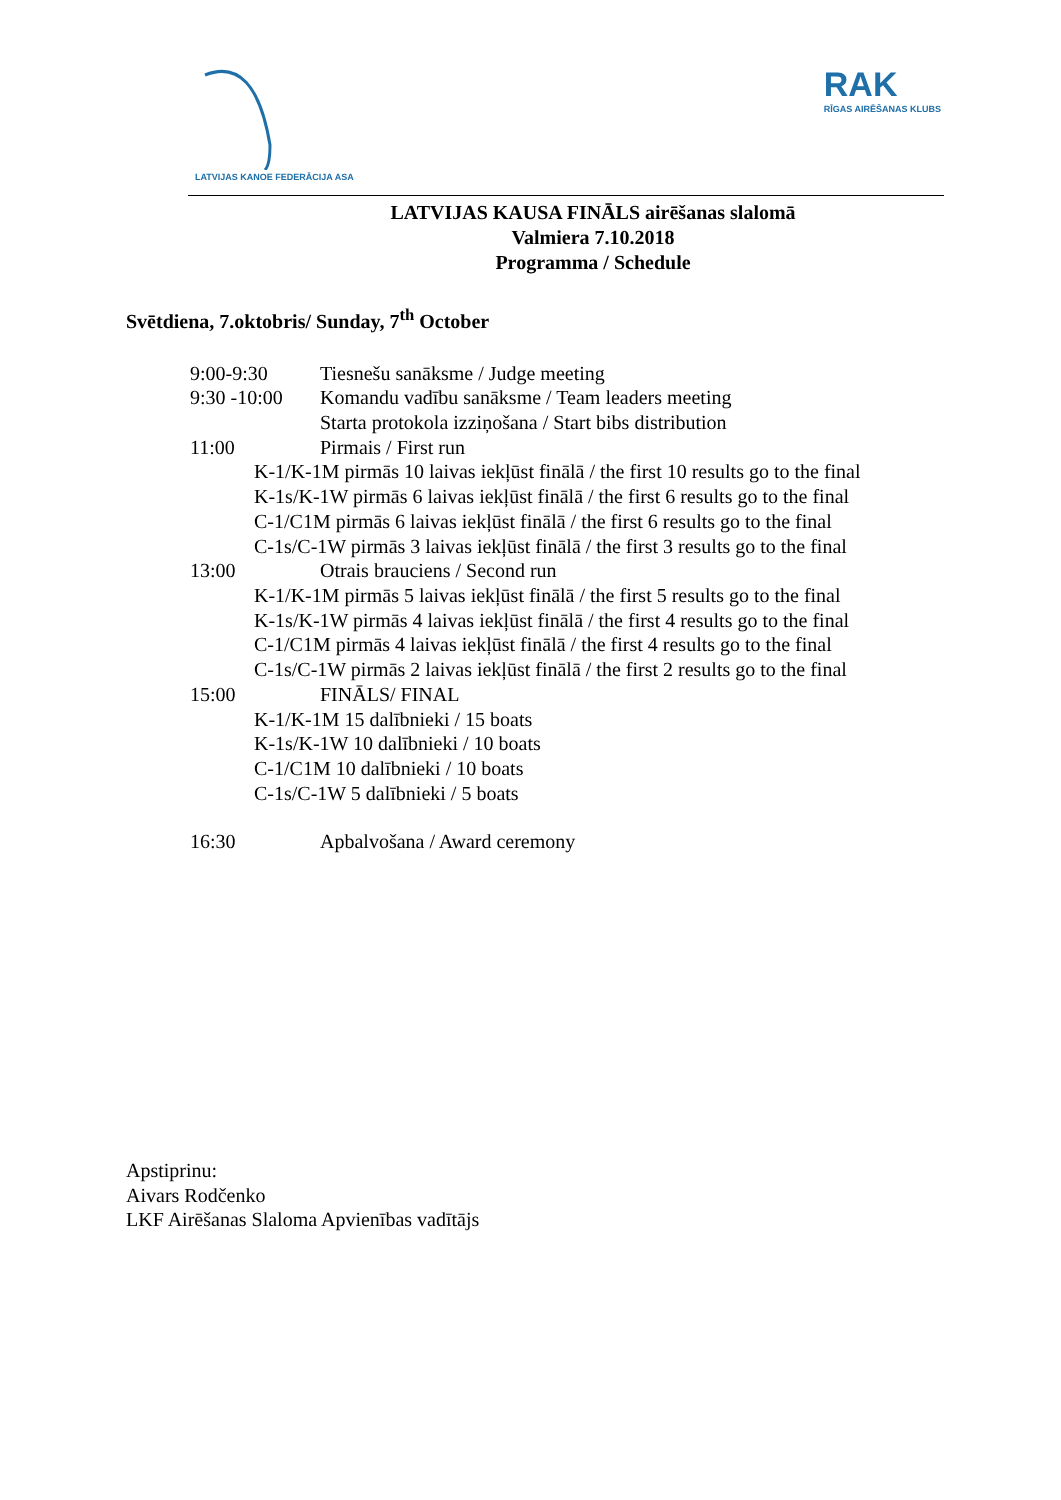LATVIJAS KANOE FEDERĀCIJA ASA
RAK
RĪGAS AIRĒŠANAS KLUBS
LATVIJAS KAUSA FINĀLS airēšanas slalomā
Valmiera 7.10.2018
Programma / Schedule
Svētdiena, 7.oktobris/ Sunday, 7<sup>th</sup> October
9:00-9:30 Tiesnešu sanāksme / Judge meeting
9:30 -10:00 Komandu vadību sanāksme / Team leaders meeting
Starta protokola izziņošana / Start bibs distribution
11:00 Pirmais / First run
K-1/K-1M pirmās 10 laivas iekļūst finālā / the first 10 results go to the final
K-1s/K-1W pirmās 6 laivas iekļūst finālā / the first 6 results go to the final
C-1/C1M pirmās 6 laivas iekļūst finālā / the first 6 results go to the final
C-1s/C-1W pirmās 3 laivas iekļūst finālā / the first 3 results go to the final
13:00 Otrais brauciens / Second run
K-1/K-1M pirmās 5 laivas iekļūst finālā / the first 5 results go to the final
K-1s/K-1W pirmās 4 laivas iekļūst finālā / the first 4 results go to the final
C-1/C1M pirmās 4 laivas iekļūst finālā / the first 4 results go to the final
C-1s/C-1W pirmās 2 laivas iekļūst finālā / the first 2 results go to the final
15:00 FINĀLS/ FINAL
K-1/K-1M 15 dalībnieki / 15 boats
K-1s/K-1W 10 dalībnieki / 10 boats
C-1/C1M 10 dalībnieki / 10 boats
C-1s/C-1W 5 dalībnieki / 5 boats
16:30 Apbalvošana / Award ceremony
Apstiprinu:
Aivars Rodčenko
LKF Airēšanas Slaloma Apvienības vadītājs